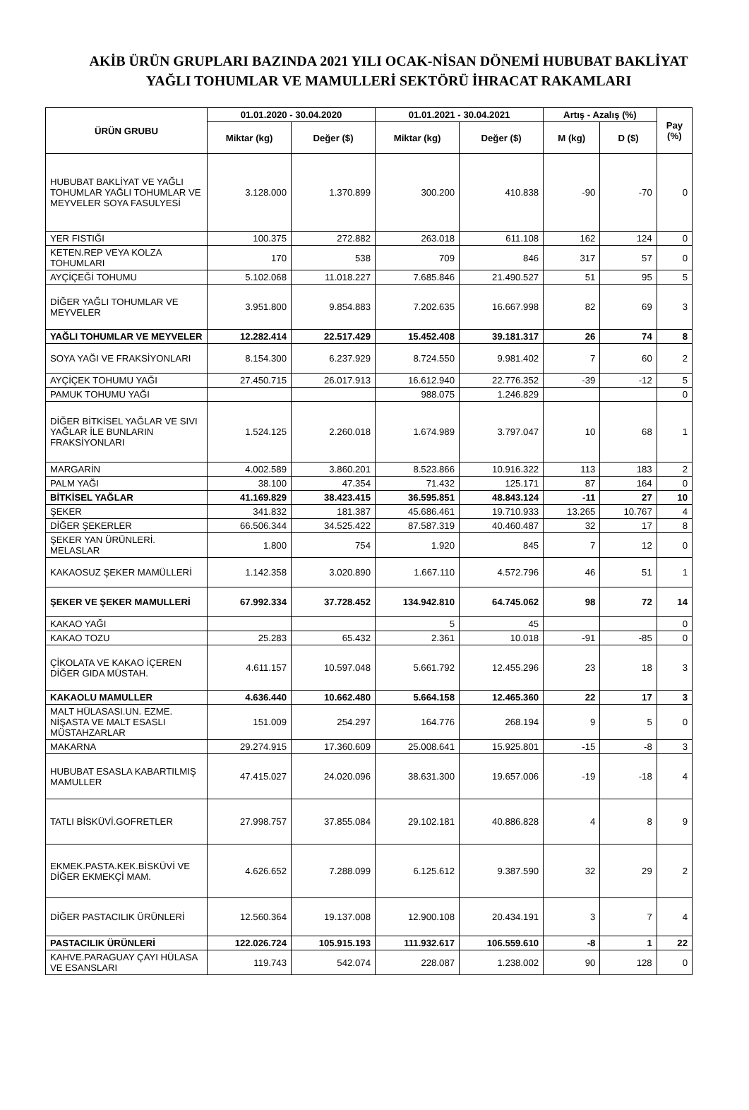AKİB ÜRÜN GRUPLARI BAZINDA 2021 YILI OCAK-NİSAN DÖNEMİ HUBUBAT BAKLİYAT YAĞLI TOHUMLAR VE MAMULLERİ SEKTÖRÜ İHRACAT RAKAMLARI
| ÜRÜN GRUBU | 01.01.2020 - 30.04.2020 | | 01.01.2021 - 30.04.2021 | | Artış - Azalış (%) | | Pay (%) |
| --- | --- | --- | --- | --- | --- | --- | --- |
| | Miktar (kg) | Değer ($) | Miktar (kg) | Değer ($) | M (kg) | D ($) | |
| HUBUBAT BAKLİYAT VE YAĞLI TOHUMLAR YAĞLI TOHUMLAR VE MEYVELER SOYA FASULYESİ | 3.128.000 | 1.370.899 | 300.200 | 410.838 | -90 | -70 | 0 |
| YER FISTIĞI | 100.375 | 272.882 | 263.018 | 611.108 | 162 | 124 | 0 |
| KETEN.REP VEYA KOLZA TOHUMLARI | 170 | 538 | 709 | 846 | 317 | 57 | 0 |
| AYÇİÇEĞİ TOHUMU | 5.102.068 | 11.018.227 | 7.685.846 | 21.490.527 | 51 | 95 | 5 |
| DİĞER YAĞLI TOHUMLAR VE MEYVELER | 3.951.800 | 9.854.883 | 7.202.635 | 16.667.998 | 82 | 69 | 3 |
| YAĞLI TOHUMLAR VE MEYVELER | 12.282.414 | 22.517.429 | 15.452.408 | 39.181.317 | 26 | 74 | 8 |
| SOYA YAĞI VE FRAKSİYONLARI | 8.154.300 | 6.237.929 | 8.724.550 | 9.981.402 | 7 | 60 | 2 |
| AYÇİÇEK TOHUMU YAĞI | 27.450.715 | 26.017.913 | 16.612.940 | 22.776.352 | -39 | -12 | 5 |
| PAMUK TOHUMU YAĞI | | | 988.075 | 1.246.829 | | | 0 |
| DİĞER BİTKİSEL YAĞLAR VE SIVI YAĞLAR İLE BUNLARIN FRAKSİYONLARI | 1.524.125 | 2.260.018 | 1.674.989 | 3.797.047 | 10 | 68 | 1 |
| MARGARİN | 4.002.589 | 3.860.201 | 8.523.866 | 10.916.322 | 113 | 183 | 2 |
| PALM YAĞI | 38.100 | 47.354 | 71.432 | 125.171 | 87 | 164 | 0 |
| BİTKİSEL YAĞLAR | 41.169.829 | 38.423.415 | 36.595.851 | 48.843.124 | -11 | 27 | 10 |
| ŞEKER | 341.832 | 181.387 | 45.686.461 | 19.710.933 | 13.265 | 10.767 | 4 |
| DİĞER ŞEKERLER | 66.506.344 | 34.525.422 | 87.587.319 | 40.460.487 | 32 | 17 | 8 |
| ŞEKER YAN ÜRÜNLERİ. MELASLAR | 1.800 | 754 | 1.920 | 845 | 7 | 12 | 0 |
| KAKAOSUZ ŞEKER MAMÜLLERİ | 1.142.358 | 3.020.890 | 1.667.110 | 4.572.796 | 46 | 51 | 1 |
| ŞEKER VE ŞEKER MAMULLERİ | 67.992.334 | 37.728.452 | 134.942.810 | 64.745.062 | 98 | 72 | 14 |
| KAKAO YAĞI | | | 5 | 45 | | | 0 |
| KAKAO TOZU | 25.283 | 65.432 | 2.361 | 10.018 | -91 | -85 | 0 |
| ÇİKOLATA VE KAKAO İÇEREN DİĞER GIDA MÜSTAH. | 4.611.157 | 10.597.048 | 5.661.792 | 12.455.296 | 23 | 18 | 3 |
| KAKAOLU MAMULLER | 4.636.440 | 10.662.480 | 5.664.158 | 12.465.360 | 22 | 17 | 3 |
| MALT HÜLASASI.UN. EZME. NİŞASTA VE MALT ESASLI MÜSTAHZARLAR | 151.009 | 254.297 | 164.776 | 268.194 | 9 | 5 | 0 |
| MAKARNA | 29.274.915 | 17.360.609 | 25.008.641 | 15.925.801 | -15 | -8 | 3 |
| HUBUBAT ESASLA KABARTILMIŞ MAMULLER | 47.415.027 | 24.020.096 | 38.631.300 | 19.657.006 | -19 | -18 | 4 |
| TATLI BİSKÜVİ.GOFRETLER | 27.998.757 | 37.855.084 | 29.102.181 | 40.886.828 | 4 | 8 | 9 |
| EKMEK.PASTA.KEK.BİSKÜVİ VE DİĞER EKMEKÇİ MAM. | 4.626.652 | 7.288.099 | 6.125.612 | 9.387.590 | 32 | 29 | 2 |
| DİĞER PASTACILIK ÜRÜNLERİ | 12.560.364 | 19.137.008 | 12.900.108 | 20.434.191 | 3 | 7 | 4 |
| PASTACILIK ÜRÜNLERİ | 122.026.724 | 105.915.193 | 111.932.617 | 106.559.610 | -8 | 1 | 22 |
| KAHVE.PARAGUAY ÇAYI HÜLASA VE ESANSLARI | 119.743 | 542.074 | 228.087 | 1.238.002 | 90 | 128 | 0 |